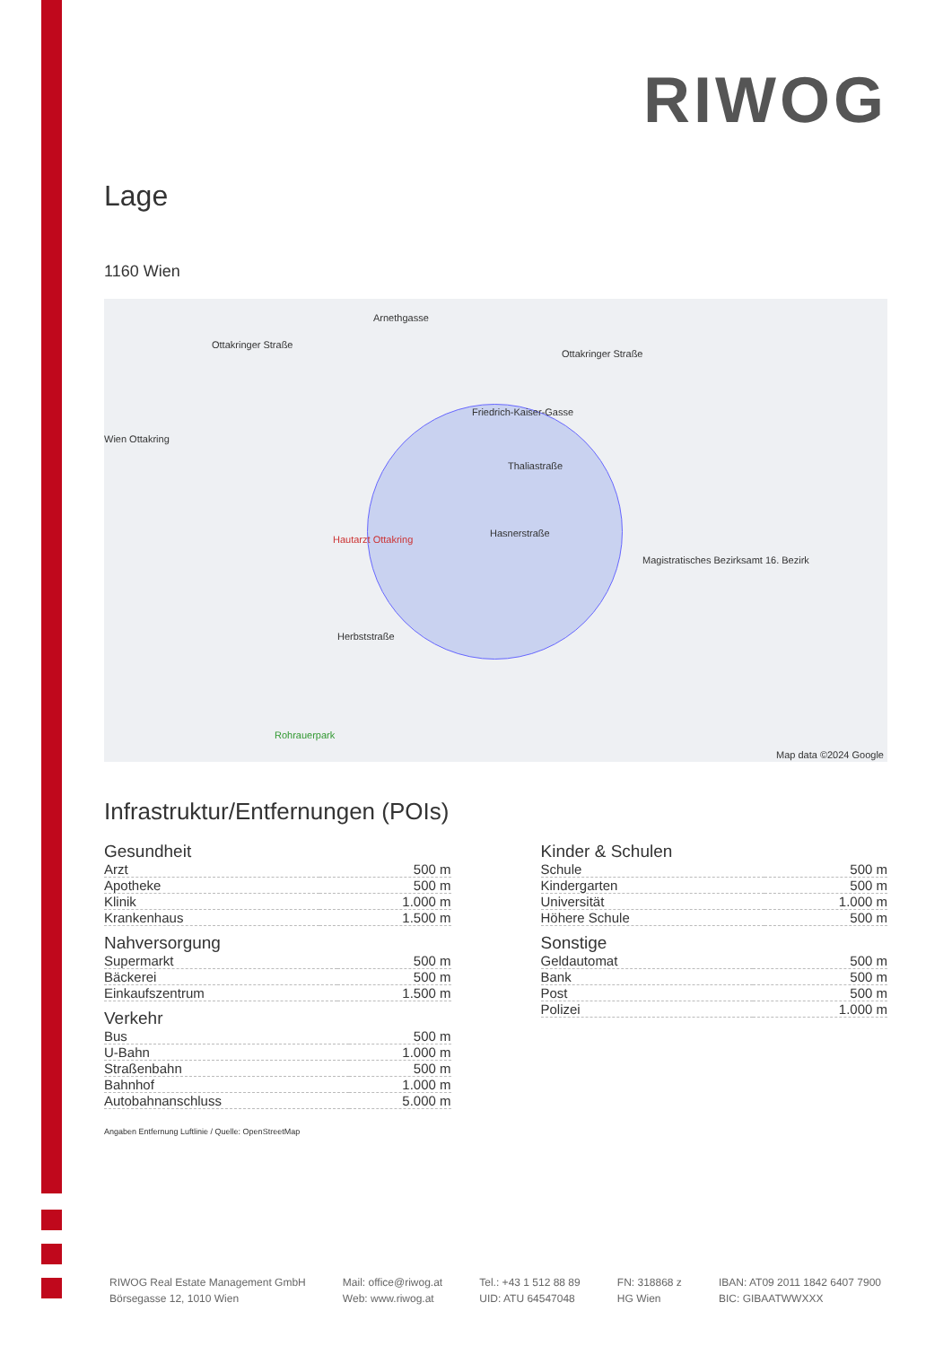RIWOG
Lage
1160 Wien
Arnethgasse
Ottakringer Straße
Ottakringer Straße
Friedrich-Kaiser-Gasse
Thaliastraße
Hasnerstraße
Wien Ottakring
Hautarzt Ottakring
Herbststraße
Rohrauerpark
Magistratisches Bezirksamt 16. Bezirk
Map data ©2024 Google
Infrastruktur/Entfernungen (POIs)
Gesundheit
| Arzt | 500 m |
| Apotheke | 500 m |
| Klinik | 1.000 m |
| Krankenhaus | 1.500 m |
Nahversorgung
| Supermarkt | 500 m |
| Bäckerei | 500 m |
| Einkaufszentrum | 1.500 m |
Verkehr
| Bus | 500 m |
| U-Bahn | 1.000 m |
| Straßenbahn | 500 m |
| Bahnhof | 1.000 m |
| Autobahnanschluss | 5.000 m |
Kinder & Schulen
| Schule | 500 m |
| Kindergarten | 500 m |
| Universität | 1.000 m |
| Höhere Schule | 500 m |
Sonstige
| Geldautomat | 500 m |
| Bank | 500 m |
| Post | 500 m |
| Polizei | 1.000 m |
Angaben Entfernung Luftlinie / Quelle: OpenStreetMap
RIWOG Real Estate Management GmbH
Börsegasse 12, 1010 Wien
Mail: office@riwog.at
Web: www.riwog.at
Tel.: +43 1 512 88 89
UID: ATU 64547048
FN: 318868 z
HG Wien
IBAN: AT09 2011 1842 6407 7900
BIC: GIBAATWWXXX